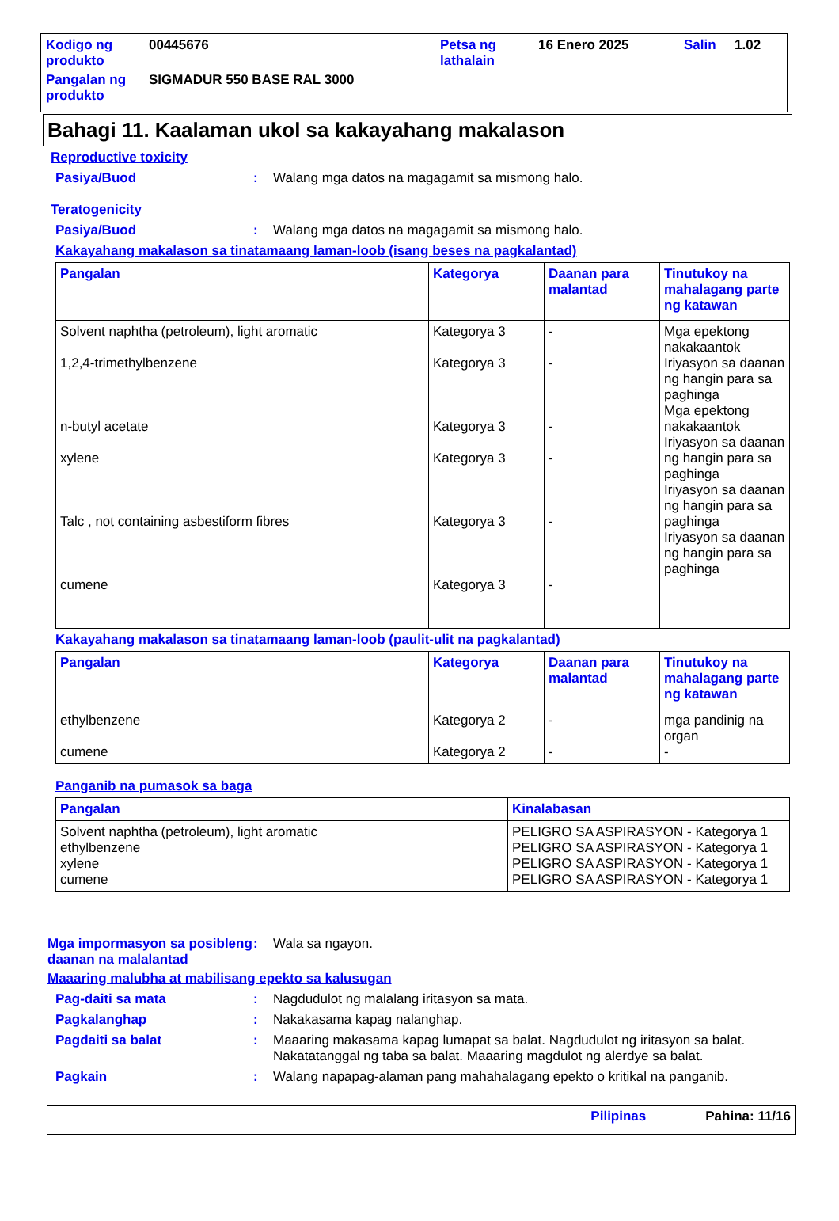| Kodigo ng produkto | 00445676 | Petsa ng lathalain | 16 Enero 2025 | Salin | 1.02 |
| Pangalan ng produkto | SIGMADUR 550 BASE RAL 3000 | | | | |
Bahagi 11. Kaalaman ukol sa kakayahang makalason
Reproductive toxicity
Pasiya/Buod: Walang mga datos na magagamit sa mismong halo.
Teratogenicity
Pasiya/Buod: Walang mga datos na magagamit sa mismong halo.
Kakayahang makalason sa tinatamaang laman-loob (isang beses na pagkalantad)
| Pangalan | Kategorya | Daanan para malantad | Tinutukoy na mahalagang parte ng katawan |
| --- | --- | --- | --- |
| Solvent naphtha (petroleum), light aromatic 1,2,4-trimethylbenzene n-butyl acetate xylene Talc , not containing asbestiform fibres cumene | Kategorya 3 Kategorya 3 Kategorya 3 Kategorya 3 Kategorya 3 Kategorya 3 | - - - - - - | Mga epektong nakakaantok Iriyasyon sa daanan ng hangin para sa paghinga Mga epektong nakakaantok Iriyasyon sa daanan ng hangin para sa paghinga Iriyasyon sa daanan ng hangin para sa paghinga Iriyasyon sa daanan ng hangin para sa paghinga |
Kakayahang makalason sa tinatamaang laman-loob (paulit-ulit na pagkalantad)
| Pangalan | Kategorya | Daanan para malantad | Tinutukoy na mahalagang parte ng katawan |
| --- | --- | --- | --- |
| ethylbenzene cumene | Kategorya 2 Kategorya 2 | - - | mga pandinig na organ - |
Panganib na pumasok sa baga
| Pangalan | Kinalabasan |
| --- | --- |
| Solvent naphtha (petroleum), light aromatic ethylbenzene xylene cumene | PELIGRO SA ASPIRASYON - Kategorya 1 PELIGRO SA ASPIRASYON - Kategorya 1 PELIGRO SA ASPIRASYON - Kategorya 1 PELIGRO SA ASPIRASYON - Kategorya 1 |
Mga impormasyon sa posibleng daanan na malalantad: Wala sa ngayon.
Maaaring malubha at mabilisang epekto sa kalusugan
Pag-daiti sa mata: Nagdudulot ng malalang iritasyon sa mata.
Pagkalanghap: Nakakasama kapag nalanghap.
Pagdaiti sa balat: Maaaring makasama kapag lumapat sa balat. Nagdudulot ng iritasyon sa balat. Nakatatanggal ng taba sa balat. Maaaring magdulot ng alerdye sa balat.
Pagkain: Walang napapag-alaman pang mahahalagang epekto o kritikal na panganib.
Pilipinas Pahina: 11/16